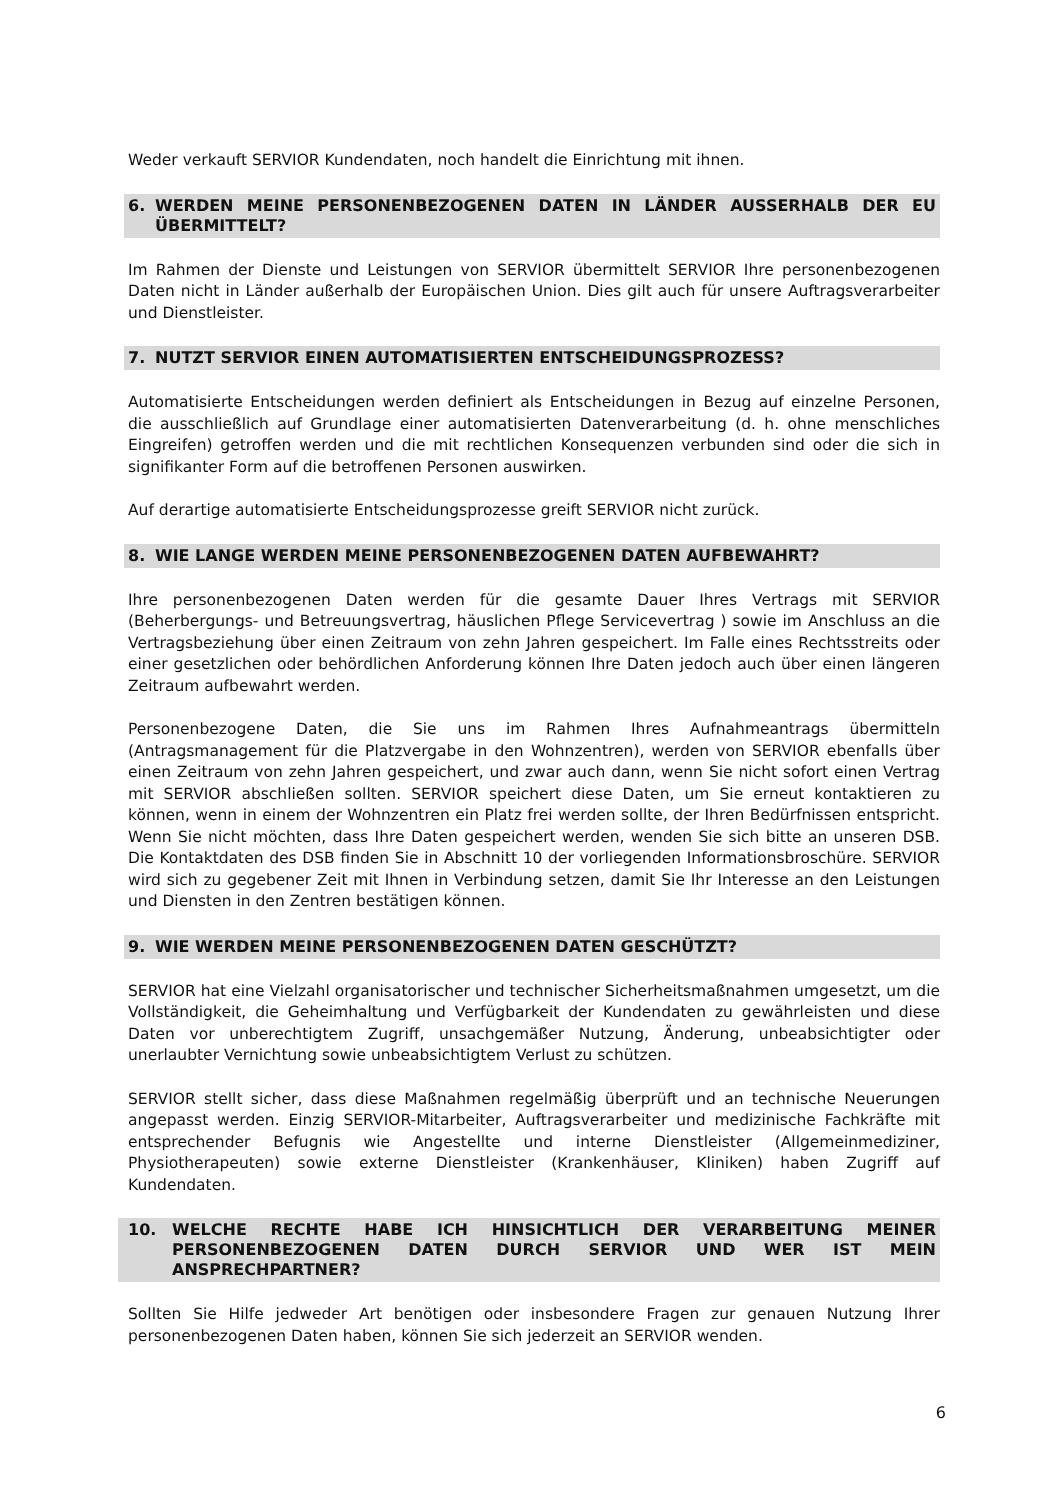Weder verkauft SERVIOR Kundendaten, noch handelt die Einrichtung mit ihnen.
6. WERDEN MEINE PERSONENBEZOGENEN DATEN IN LÄNDER AUSSERHALB DER EU ÜBERMITTELT?
Im Rahmen der Dienste und Leistungen von SERVIOR übermittelt SERVIOR Ihre personenbezogenen Daten nicht in Länder außerhalb der Europäischen Union. Dies gilt auch für unsere Auftragsverarbeiter und Dienstleister.
7. NUTZT SERVIOR EINEN AUTOMATISIERTEN ENTSCHEIDUNGSPROZESS?
Automatisierte Entscheidungen werden definiert als Entscheidungen in Bezug auf einzelne Personen, die ausschließlich auf Grundlage einer automatisierten Datenverarbeitung (d. h. ohne menschliches Eingreifen) getroffen werden und die mit rechtlichen Konsequenzen verbunden sind oder die sich in signifikanter Form auf die betroffenen Personen auswirken.
Auf derartige automatisierte Entscheidungsprozesse greift SERVIOR nicht zurück.
8. WIE LANGE WERDEN MEINE PERSONENBEZOGENEN DATEN AUFBEWAHRT?
Ihre personenbezogenen Daten werden für die gesamte Dauer Ihres Vertrags mit SERVIOR (Beherbergungs- und Betreuungsvertrag, häuslichen Pflege Servicevertrag ) sowie im Anschluss an die Vertragsbeziehung über einen Zeitraum von zehn Jahren gespeichert. Im Falle eines Rechtsstreits oder einer gesetzlichen oder behördlichen Anforderung können Ihre Daten jedoch auch über einen längeren Zeitraum aufbewahrt werden.
Personenbezogene Daten, die Sie uns im Rahmen Ihres Aufnahmeantrags übermitteln (Antragsmanagement für die Platzvergabe in den Wohnzentren), werden von SERVIOR ebenfalls über einen Zeitraum von zehn Jahren gespeichert, und zwar auch dann, wenn Sie nicht sofort einen Vertrag mit SERVIOR abschließen sollten. SERVIOR speichert diese Daten, um Sie erneut kontaktieren zu können, wenn in einem der Wohnzentren ein Platz frei werden sollte, der Ihren Bedürfnissen entspricht. Wenn Sie nicht möchten, dass Ihre Daten gespeichert werden, wenden Sie sich bitte an unseren DSB. Die Kontaktdaten des DSB finden Sie in Abschnitt 10 der vorliegenden Informationsbroschüre. SERVIOR wird sich zu gegebener Zeit mit Ihnen in Verbindung setzen, damit Sie Ihr Interesse an den Leistungen und Diensten in den Zentren bestätigen können.
9. WIE WERDEN MEINE PERSONENBEZOGENEN DATEN GESCHÜTZT?
SERVIOR hat eine Vielzahl organisatorischer und technischer Sicherheitsmaßnahmen umgesetzt, um die Vollständigkeit, die Geheimhaltung und Verfügbarkeit der Kundendaten zu gewährleisten und diese Daten vor unberechtigtem Zugriff, unsachgemäßer Nutzung, Änderung, unbeabsichtigter oder unerlaubter Vernichtung sowie unbeabsichtigtem Verlust zu schützen.
SERVIOR stellt sicher, dass diese Maßnahmen regelmäßig überprüft und an technische Neuerungen angepasst werden. Einzig SERVIOR-Mitarbeiter, Auftragsverarbeiter und medizinische Fachkräfte mit entsprechender Befugnis wie Angestellte und interne Dienstleister (Allgemeinmediziner, Physiotherapeuten) sowie externe Dienstleister (Krankenhäuser, Kliniken) haben Zugriff auf Kundendaten.
10. WELCHE RECHTE HABE ICH HINSICHTLICH DER VERARBEITUNG MEINER PERSONENBEZOGENEN DATEN DURCH SERVIOR UND WER IST MEIN ANSPRECHPARTNER?
Sollten Sie Hilfe jedweder Art benötigen oder insbesondere Fragen zur genauen Nutzung Ihrer personenbezogenen Daten haben, können Sie sich jederzeit an SERVIOR wenden.
6